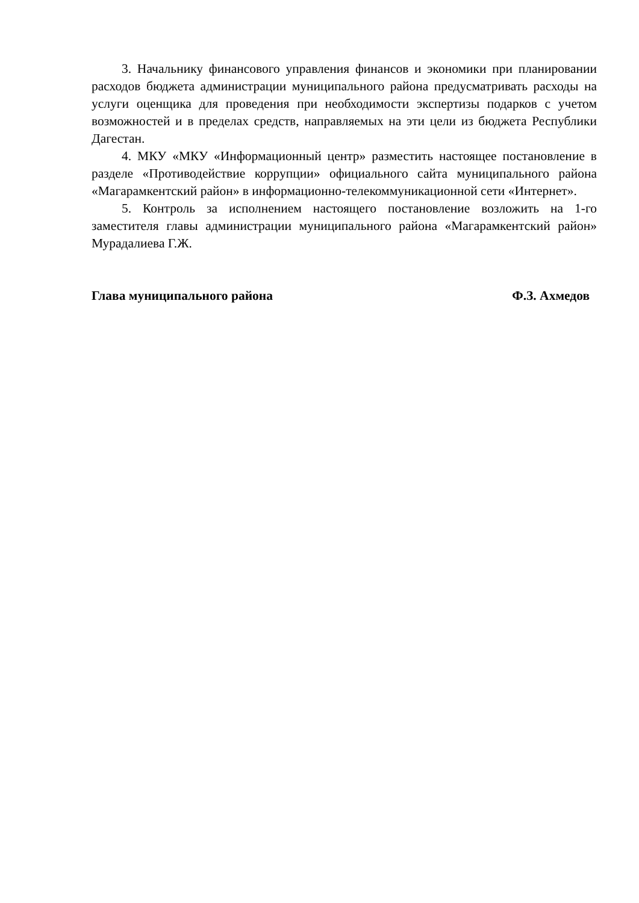3. Начальнику финансового управления финансов и экономики при планировании расходов бюджета администрации муниципального района предусматривать расходы на услуги оценщика для проведения при необходимости экспертизы подарков с учетом возможностей и в пределах средств, направляемых на эти цели из бюджета Республики Дагестан.
4. МКУ «МКУ «Информационный центр» разместить настоящее постановление в разделе «Противодействие коррупции» официального сайта муниципального района «Магарамкентский район» в информационно-телекоммуникационной сети «Интернет».
5. Контроль за исполнением настоящего постановление возложить на 1-го заместителя главы администрации муниципального района «Магарамкентский район» Мурадалиева Г.Ж.
Глава муниципального района Ф.З. Ахмедов